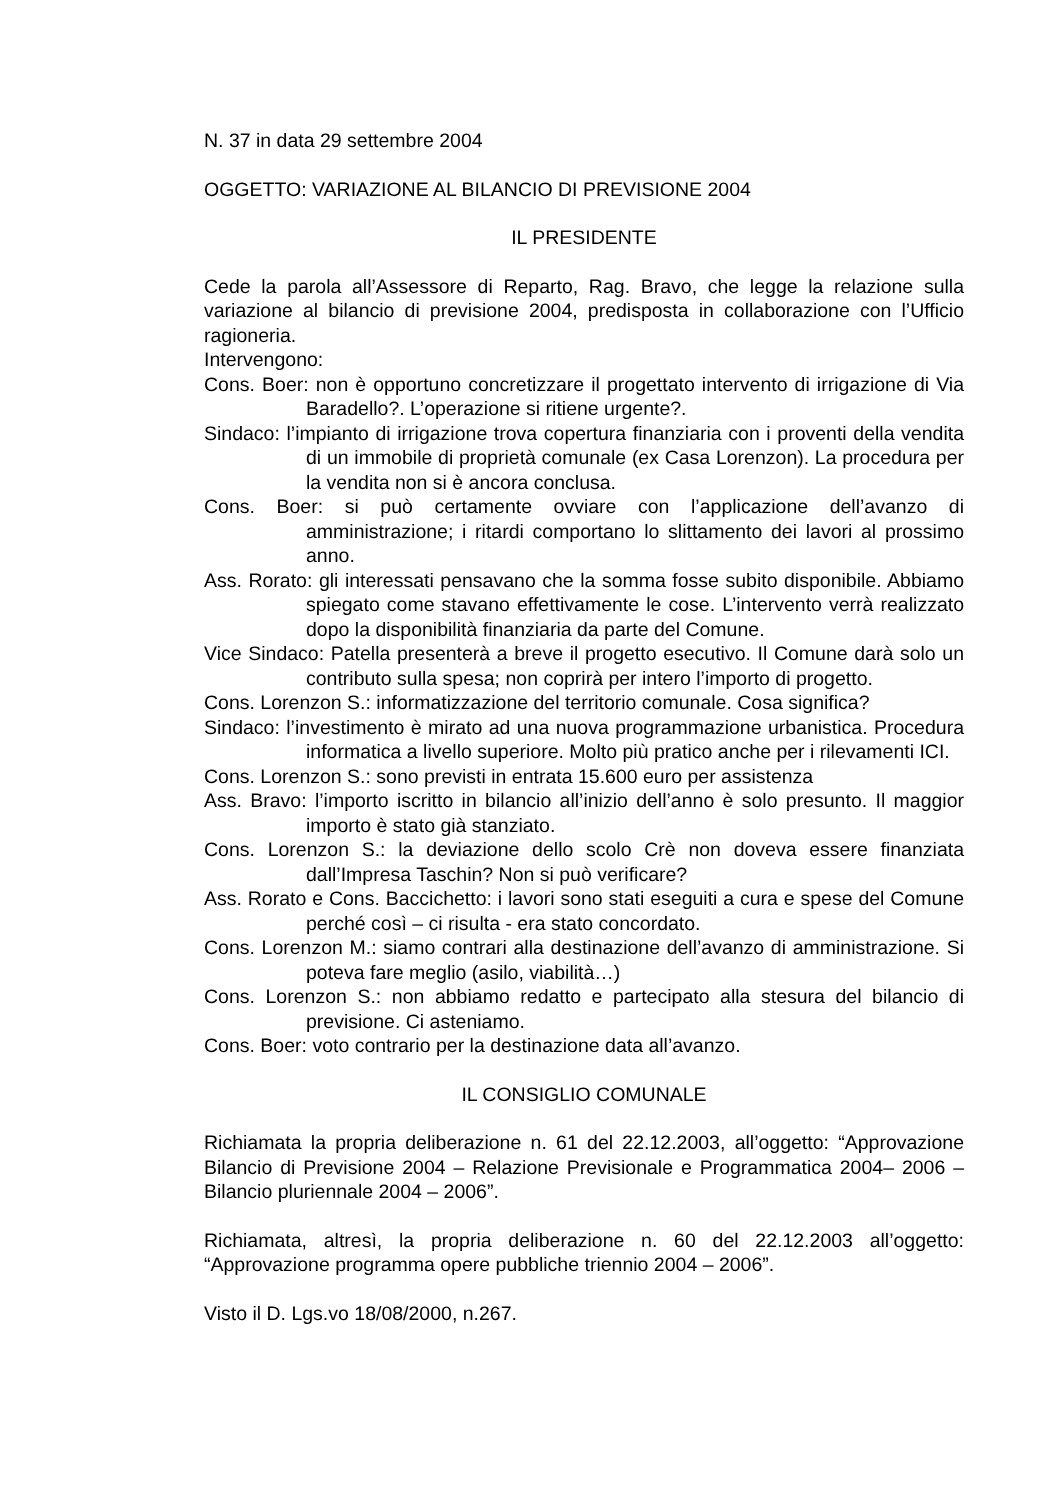N. 37 in data 29 settembre 2004
OGGETTO: VARIAZIONE AL BILANCIO DI PREVISIONE 2004
IL PRESIDENTE
Cede la parola all’Assessore di Reparto, Rag. Bravo, che legge la relazione sulla variazione al bilancio di previsione 2004, predisposta in collaborazione con l’Ufficio ragioneria.
Intervengono:
Cons. Boer: non è opportuno concretizzare il progettato intervento di irrigazione di Via Baradello?. L’operazione si ritiene urgente?.
Sindaco: l’impianto di irrigazione trova copertura finanziaria con i proventi della vendita di un immobile di proprietà comunale (ex Casa Lorenzon). La procedura per la vendita non si è ancora conclusa.
Cons. Boer: si può certamente ovviare con l’applicazione dell’avanzo di amministrazione; i ritardi comportano lo slittamento dei lavori al prossimo anno.
Ass. Rorato: gli interessati pensavano che la somma fosse subito disponibile. Abbiamo spiegato come stavano effettivamente le cose. L’intervento verrà realizzato dopo la disponibilità finanziaria da parte del Comune.
Vice Sindaco: Patella presenterà a breve il progetto esecutivo. Il Comune darà solo un contributo sulla spesa; non coprirà per intero l’importo di progetto.
Cons. Lorenzon S.: informatizzazione del territorio comunale. Cosa significa?
Sindaco: l’investimento è mirato ad una nuova programmazione urbanistica. Procedura informatica a livello superiore. Molto più pratico anche per i rilevamenti ICI.
Cons. Lorenzon S.: sono previsti in entrata 15.600 euro per assistenza
Ass. Bravo: l’importo iscritto in bilancio all’inizio dell’anno è solo presunto. Il maggior importo è stato già stanziato.
Cons. Lorenzon S.: la deviazione dello scolo Crè non doveva essere finanziata dall’Impresa Taschin? Non si può verificare?
Ass. Rorato e Cons. Baccichetto: i lavori sono stati eseguiti a cura e spese del Comune perché così – ci risulta - era stato concordato.
Cons. Lorenzon M.: siamo contrari alla destinazione dell’avanzo di amministrazione. Si poteva fare meglio (asilo, viabilità…)
Cons. Lorenzon S.: non abbiamo redatto e partecipato alla stesura del bilancio di previsione. Ci asteniamo.
Cons. Boer: voto contrario per la destinazione data all’avanzo.
IL CONSIGLIO COMUNALE
Richiamata la propria deliberazione n. 61 del 22.12.2003, all’oggetto: “Approvazione Bilancio di Previsione 2004 – Relazione Previsionale e Programmatica 2004– 2006 – Bilancio pluriennale 2004 – 2006”.
Richiamata, altresì, la propria deliberazione n. 60 del 22.12.2003 all’oggetto: “Approvazione programma opere pubbliche triennio 2004 – 2006”.
Visto il D. Lgs.vo 18/08/2000, n.267.